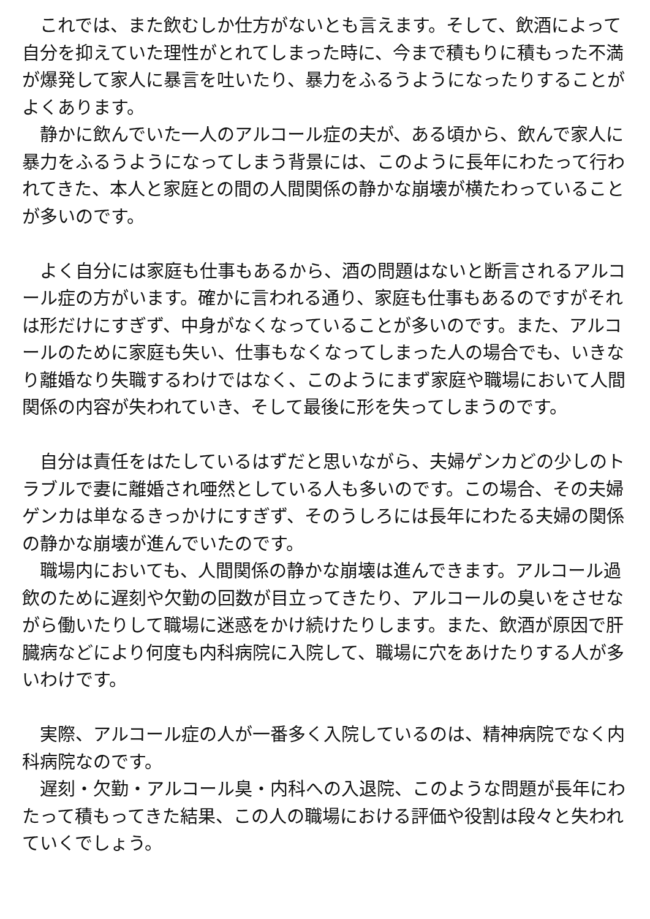これでは、また飲むしか仕方がないとも言えます。そして、飲酒によって自分を抑えていた理性がとれてしまった時に、今まで積もりに積もった不満が爆発して家人に暴言を吐いたり、暴力をふるうようになったりすることがよくあります。
　静かに飲んでいた一人のアルコール症の夫が、ある頃から、飲んで家人に暴力をふるうようになってしまう背景には、このように長年にわたって行われてきた、本人と家庭との間の人間関係の静かな崩壊が横たわっていることが多いのです。
　よく自分には家庭も仕事もあるから、酒の問題はないと断言されるアルコール症の方がいます。確かに言われる通り、家庭も仕事もあるのですがそれは形だけにすぎず、中身がなくなっていることが多いのです。また、アルコールのために家庭も失い、仕事もなくなってしまった人の場合でも、いきなり離婚なり失職するわけではなく、このようにまず家庭や職場において人間関係の内容が失われていき、そして最後に形を失ってしまうのです。
　自分は責任をはたしているはずだと思いながら、夫婦ゲンカどの少しのトラブルで妻に離婚され唖然としている人も多いのです。この場合、その夫婦ゲンカは単なるきっかけにすぎず、そのうしろには長年にわたる夫婦の関係の静かな崩壊が進んでいたのです。
　職場内においても、人間関係の静かな崩壊は進んできます。アルコール過飲のために遅刻や欠勤の回数が目立ってきたり、アルコールの臭いをさせながら働いたりして職場に迷惑をかけ続けたりします。また、飲酒が原因で肝臓病などにより何度も内科病院に入院して、職場に穴をあけたりする人が多いわけです。
　実際、アルコール症の人が一番多く入院しているのは、精神病院でなく内科病院なのです。
　遅刻・欠勤・アルコール臭・内科への入退院、このような問題が長年にわたって積もってきた結果、この人の職場における評価や役割は段々と失われていくでしょう。